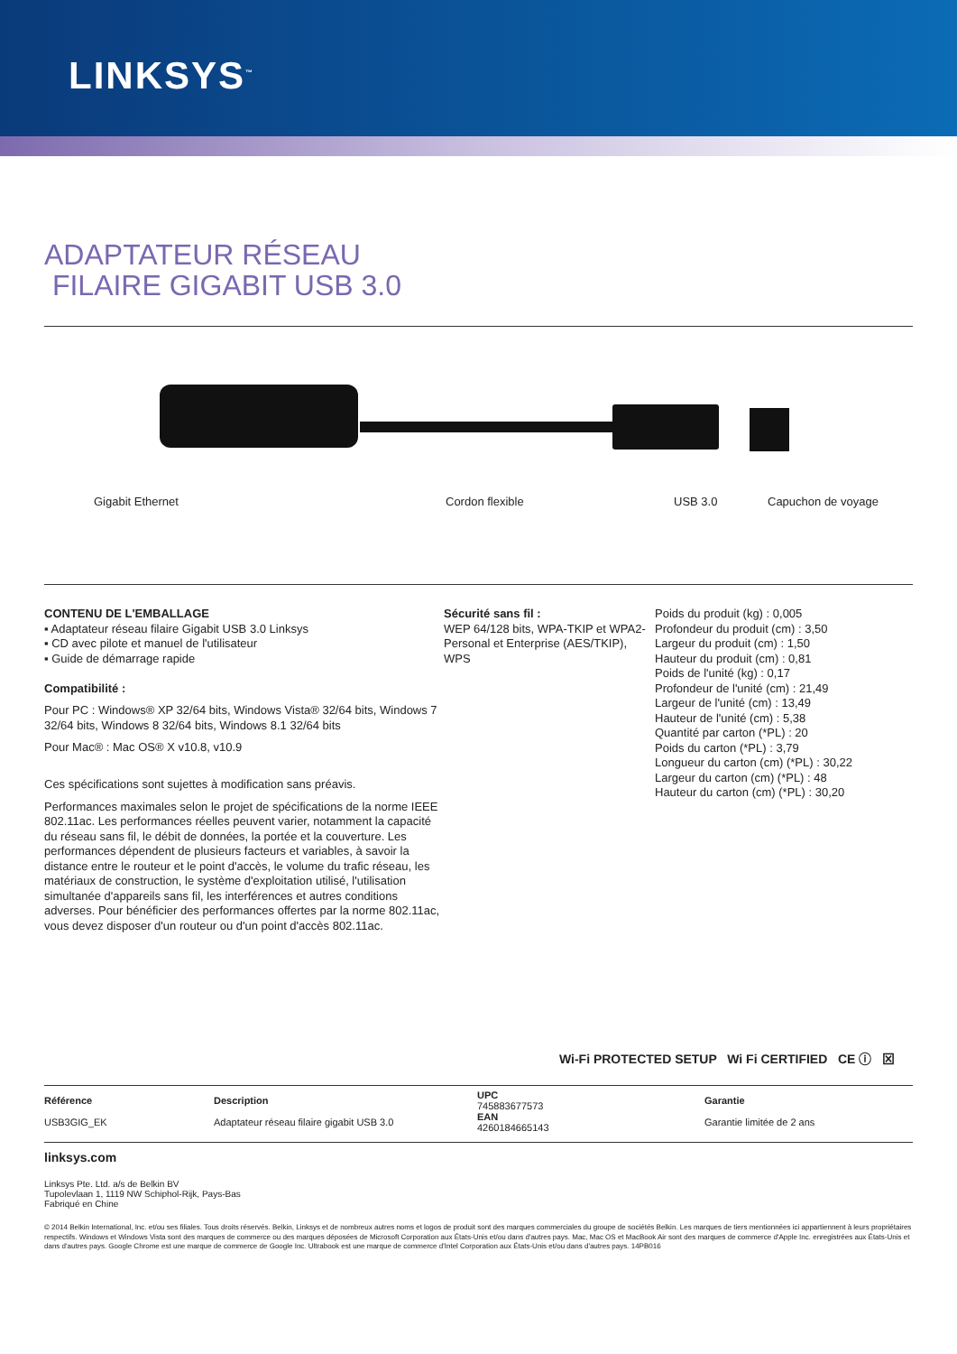LINKSYS<sup>™</sup>
ADAPTATEUR RÉSEAU
FILAIRE GIGABIT USB 3.0
Gigabit Ethernet Cordon flexible USB 3.0 Capuchon de voyage
CONTENU DE L'EMBALLAGE
▪ Adaptateur réseau filaire Gigabit USB 3.0 Linksys
▪ CD avec pilote et manuel de l'utilisateur
▪ Guide de démarrage rapide
Compatibilité :
Pour PC : Windows® XP 32/64 bits, Windows Vista® 32/64 bits, Windows 7 32/64 bits, Windows 8 32/64 bits, Windows 8.1 32/64 bits
Pour Mac® : Mac OS® X v10.8, v10.9
Ces spécifications sont sujettes à modification sans préavis.
Performances maximales selon le projet de spécifications de la norme IEEE 802.11ac. Les performances réelles peuvent varier, notamment la capacité du réseau sans fil, le débit de données, la portée et la couverture. Les performances dépendent de plusieurs facteurs et variables, à savoir la distance entre le routeur et le point d'accès, le volume du trafic réseau, les matériaux de construction, le système d'exploitation utilisé, l'utilisation simultanée d'appareils sans fil, les interférences et autres conditions adverses. Pour bénéficier des performances offertes par la norme 802.11ac, vous devez disposer d'un routeur ou d'un point d'accès 802.11ac.
Sécurité sans fil :
WEP 64/128 bits, WPA-TKIP et WPA2-Personal et Enterprise (AES/TKIP), WPS
Poids du produit (kg) : 0,005
Profondeur du produit (cm) : 3,50
Largeur du produit (cm) : 1,50
Hauteur du produit (cm) : 0,81
Poids de l'unité (kg) : 0,17
Profondeur de l'unité (cm) : 21,49
Largeur de l'unité (cm) : 13,49
Hauteur de l'unité (cm) : 5,38
Quantité par carton (*PL) : 20
Poids du carton (*PL) : 3,79
Longueur du carton (cm) (*PL) : 30,22
Largeur du carton (cm) (*PL) : 48
Hauteur du carton (cm) (*PL) : 30,20
Wi-Fi PROTECTED SETUP Wi Fi CERTIFIED CE ⓘ ⊠
| Référence USB3GIG_EK | Description Adaptateur réseau filaire gigabit USB 3.0 | UPC 745883677573 EAN 4260184665143 | Garantie Garantie limitée de 2 ans |
linksys.com
Linksys Pte. Ltd. a/s de Belkin BV
Tupolevlaan 1, 1119 NW Schiphol-Rijk, Pays-Bas
Fabriqué en Chine
© 2014 Belkin International, Inc. et/ou ses filiales. Tous droits réservés. Belkin, Linksys et de nombreux autres noms et logos de produit sont des marques commerciales du groupe de sociétés Belkin. Les marques de tiers mentionnées ici appartiennent à leurs propriétaires respectifs. Windows et Windows Vista sont des marques de commerce ou des marques déposées de Microsoft Corporation aux États-Unis et/ou dans d'autres pays. Mac, Mac OS et MacBook Air sont des marques de commerce d'Apple Inc. enregistrées aux États-Unis et dans d'autres pays. Google Chrome est une marque de commerce de Google Inc. Ultrabook est une marque de commerce d'Intel Corporation aux États-Unis et/ou dans d'autres pays. 14PB016